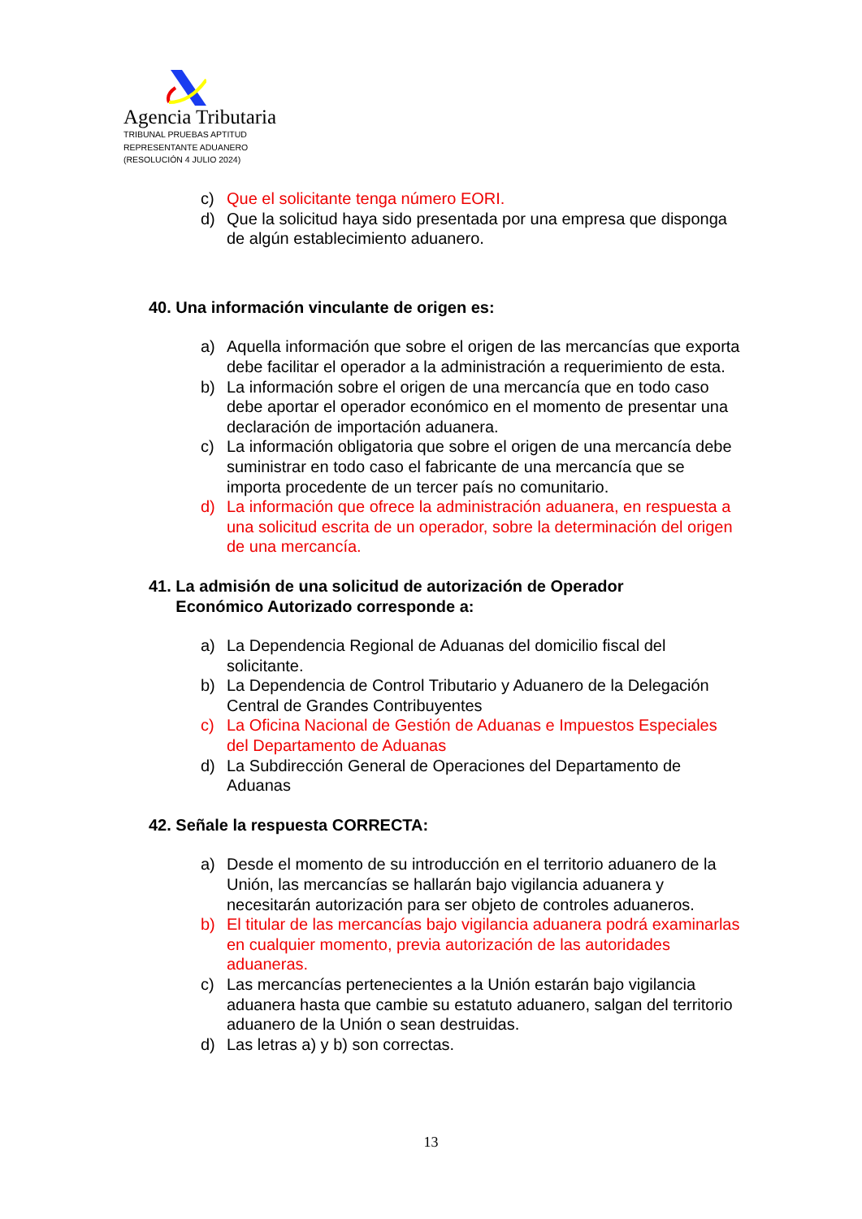Agencia Tributaria
TRIBUNAL PRUEBAS APTITUD
REPRESENTANTE ADUANERO
(RESOLUCIÓN 4 JULIO 2024)
c) Que el solicitante tenga número EORI.
d) Que la solicitud haya sido presentada por una empresa que disponga de algún establecimiento aduanero.
40. Una información vinculante de origen es:
a) Aquella información que sobre el origen de las mercancías que exporta debe facilitar el operador a la administración a requerimiento de esta.
b) La información sobre el origen de una mercancía que en todo caso debe aportar el operador económico en el momento de presentar una declaración de importación aduanera.
c) La información obligatoria que sobre el origen de una mercancía debe suministrar en todo caso el fabricante de una mercancía que se importa procedente de un tercer país no comunitario.
d) La información que ofrece la administración aduanera, en respuesta a una solicitud escrita de un operador, sobre la determinación del origen de una mercancía.
41. La admisión de una solicitud de autorización de Operador
Económico Autorizado corresponde a:
a) La Dependencia Regional de Aduanas del domicilio fiscal del solicitante.
b) La Dependencia de Control Tributario y Aduanero de la Delegación Central de Grandes Contribuyentes
c) La Oficina Nacional de Gestión de Aduanas e Impuestos Especiales del Departamento de Aduanas
d) La Subdirección General de Operaciones del Departamento de Aduanas
42. Señale la respuesta CORRECTA:
a) Desde el momento de su introducción en el territorio aduanero de la Unión, las mercancías se hallarán bajo vigilancia aduanera y necesitarán autorización para ser objeto de controles aduaneros.
b) El titular de las mercancías bajo vigilancia aduanera podrá examinarlas en cualquier momento, previa autorización de las autoridades aduaneras.
c) Las mercancías pertenecientes a la Unión estarán bajo vigilancia aduanera hasta que cambie su estatuto aduanero, salgan del territorio aduanero de la Unión o sean destruidas.
d) Las letras a) y b) son correctas.
13